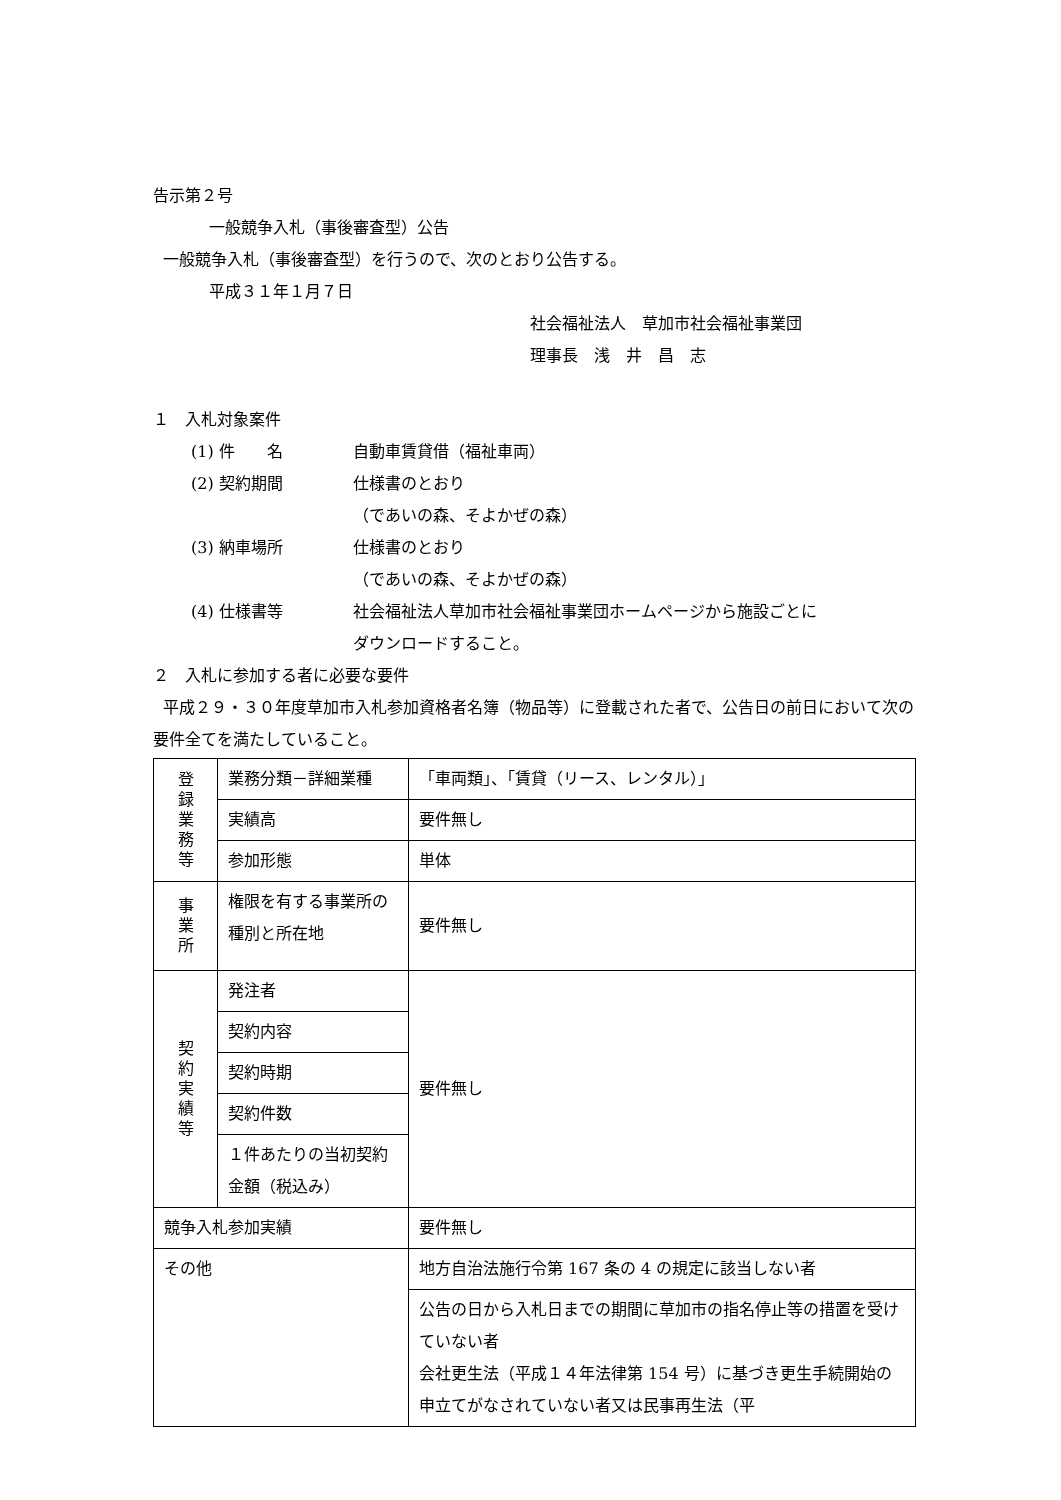告示第２号
一般競争入札（事後審査型）公告
一般競争入札（事後審査型）を行うので、次のとおり公告する。
平成３１年１月７日
社会福祉法人　草加市社会福祉事業団
理事長　浅　井　昌　志
１　入札対象案件
(1) 件　　名 自動車賃貸借（福祉車両）
(2) 契約期間 仕様書のとおり
（であいの森、そよかぜの森）
(3) 納車場所 仕様書のとおり
（であいの森、そよかぜの森）
(4) 仕様書等 社会福祉法人草加市社会福祉事業団ホームページから施設ごとに
ダウンロードすること。
２　入札に参加する者に必要な要件
平成２９・３０年度草加市入札参加資格者名簿（物品等）に登載された者で、公告日の前日において次の要件全てを満たしていること。
| 登 録 業 務 等 | 業務分類－詳細業種 | 「車両類」、「賃貸（リース、レンタル）」 |
| | 実績高 | 要件無し |
| | 参加形態 | 単体 |
| 事 業 所 | 権限を有する事業所の種別と所在地 | 要件無し |
| 契 約 実 績 等 | 発注者 | 要件無し |
| | 契約内容 | |
| | 契約時期 | |
| | 契約件数 | |
| | １件あたりの当初契約金額（税込み） | |
| 競争入札参加実績 | | 要件無し |
| その他 | | 地方自治法施行令第 167 条の 4 の規定に該当しない者 |
| | | 公告の日から入札日までの期間に草加市の指名停止等の措置を受けていない者 会社更生法（平成１４年法律第 154 号）に基づき更生手続開始の申立てがなされていない者又は民事再生法（平 |